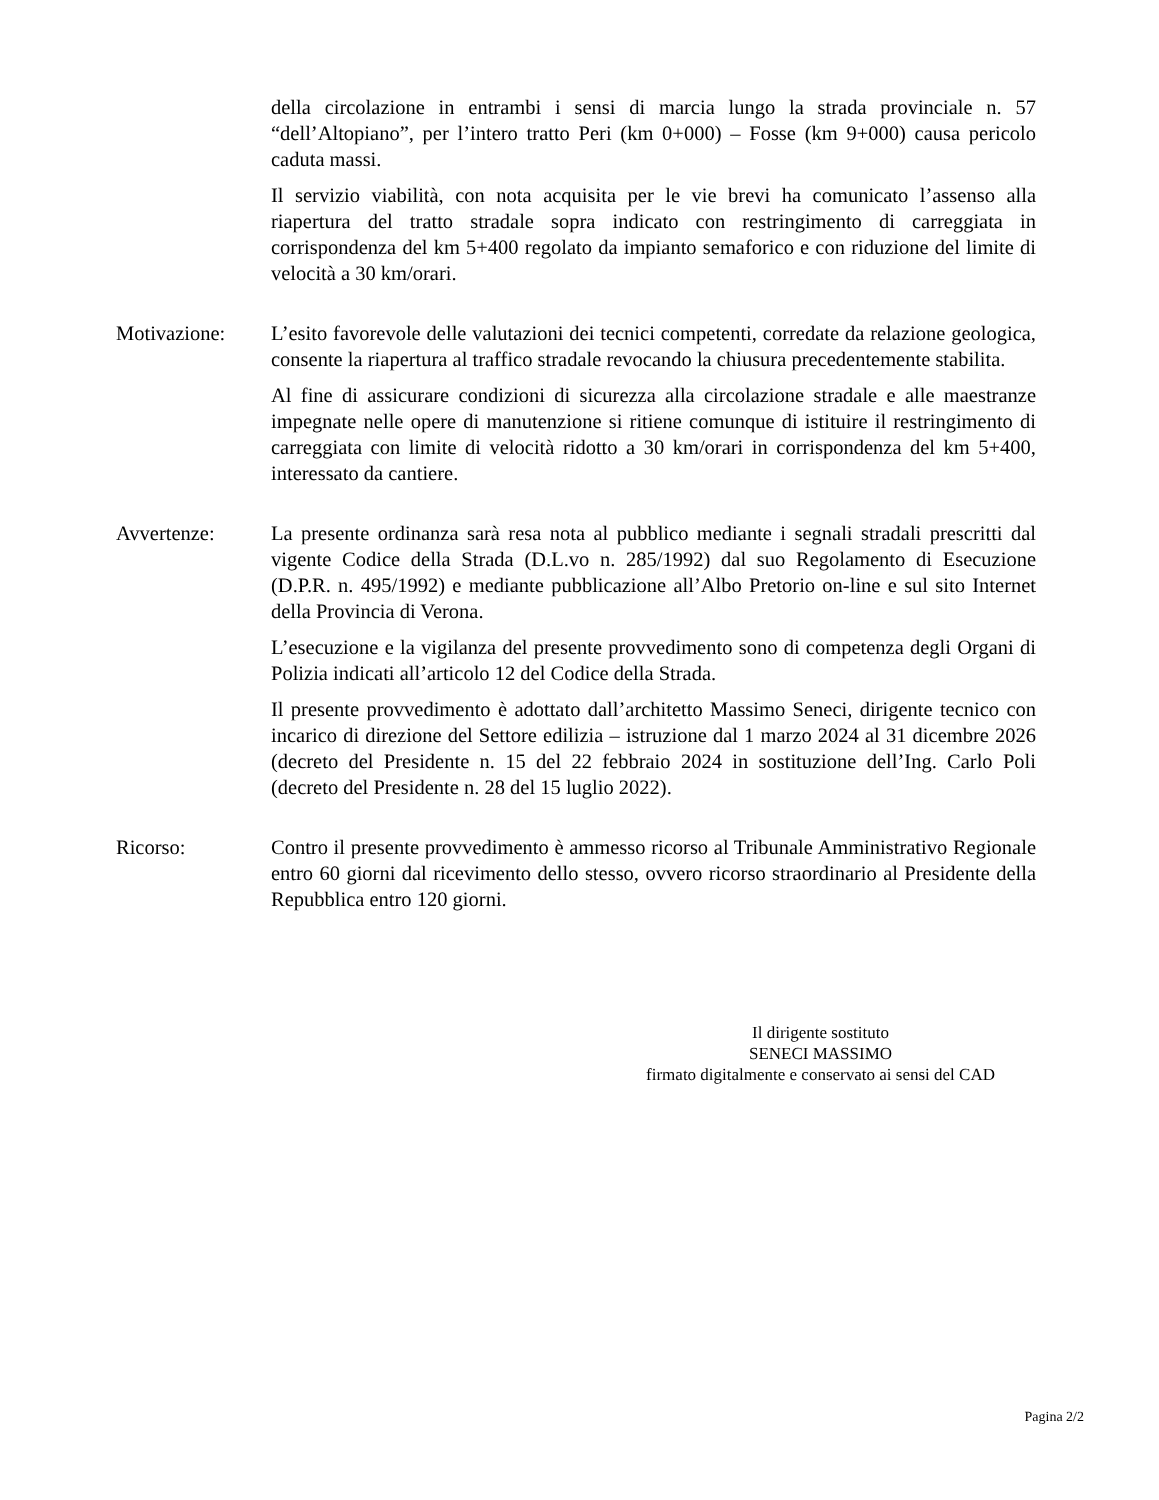della circolazione in entrambi i sensi di marcia lungo la strada provinciale n. 57 “dell’Altopiano”, per l’intero tratto Peri (km 0+000) – Fosse (km 9+000) causa pericolo caduta massi.
Il servizio viabilità, con nota acquisita per le vie brevi ha comunicato l’assenso alla riapertura del tratto stradale sopra indicato con restringimento di carreggiata in corrispondenza del km 5+400 regolato da impianto semaforico e con riduzione del limite di velocità a 30 km/orari.
Motivazione: L’esito favorevole delle valutazioni dei tecnici competenti, corredate da relazione geologica, consente la riapertura al traffico stradale revocando la chiusura precedentemente stabilita.
Al fine di assicurare condizioni di sicurezza alla circolazione stradale e alle maestranze impegnate nelle opere di manutenzione si ritiene comunque di istituire il restringimento di carreggiata con limite di velocità ridotto a 30 km/orari in corrispondenza del km 5+400, interessato da cantiere.
Avvertenze: La presente ordinanza sarà resa nota al pubblico mediante i segnali stradali prescritti dal vigente Codice della Strada (D.L.vo n. 285/1992) dal suo Regolamento di Esecuzione (D.P.R. n. 495/1992) e mediante pubblicazione all’Albo Pretorio on-line e sul sito Internet della Provincia di Verona.
L’esecuzione e la vigilanza del presente provvedimento sono di competenza degli Organi di Polizia indicati all’articolo 12 del Codice della Strada.
Il presente provvedimento è adottato dall’architetto Massimo Seneci, dirigente tecnico con incarico di direzione del Settore edilizia – istruzione dal 1 marzo 2024 al 31 dicembre 2026 (decreto del Presidente n. 15 del 22 febbraio 2024 in sostituzione dell’Ing. Carlo Poli (decreto del Presidente n. 28 del 15 luglio 2022).
Ricorso: Contro il presente provvedimento è ammesso ricorso al Tribunale Amministrativo Regionale entro 60 giorni dal ricevimento dello stesso, ovvero ricorso straordinario al Presidente della Repubblica entro 120 giorni.
Il dirigente sostituto
SENECI MASSIMO
firmato digitalmente e conservato ai sensi del CAD
Pagina 2/2